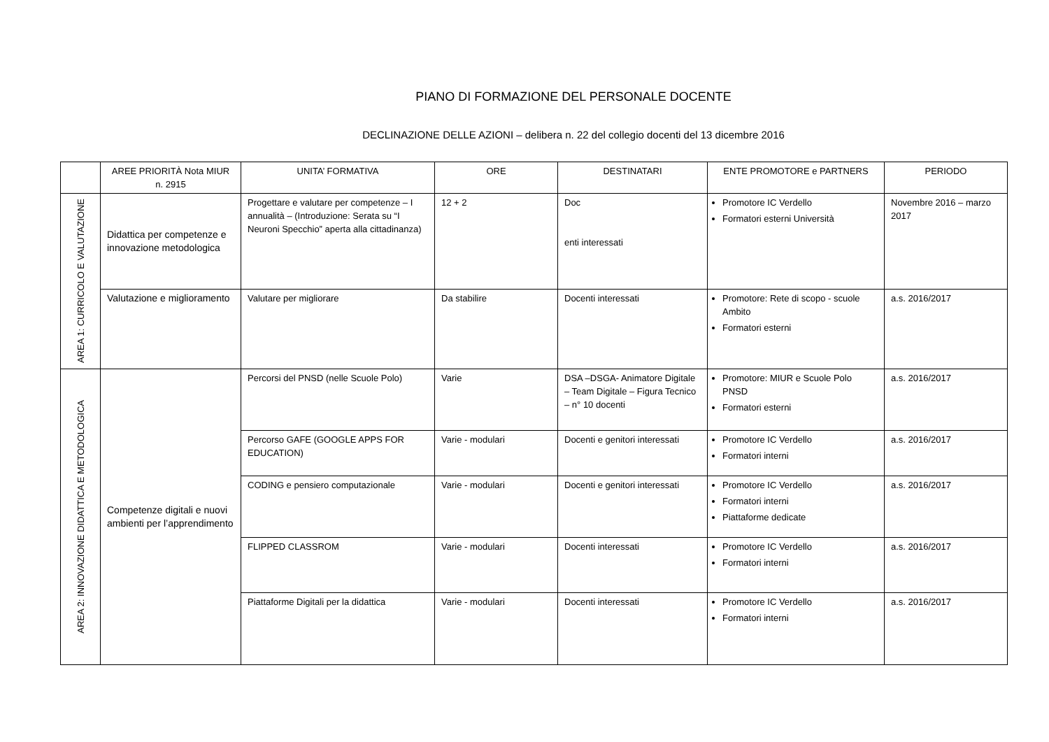PIANO DI FORMAZIONE DEL PERSONALE DOCENTE
DECLINAZIONE DELLE AZIONI – delibera n. 22 del collegio docenti del 13 dicembre 2016
| | AREE PRIORITÀ Nota MIUR n. 2915 | UNITA’ FORMATIVA | ORE | DESTINATARI | ENTE PROMOTORE e PARTNERS | PERIODO |
| --- | --- | --- | --- | --- | --- | --- |
| AREA 1: CURRICOLO E VALUTAZIONE | Didattica per competenze e innovazione metodologica | Progettare e valutare per competenze – I annualità – (Introduzione: Serata su “I Neuroni Specchio” aperta alla cittadinanza) | 12 + 2 | Doc enti interessati | Promotore IC Verdello Formatori esterni Università | Novembre 2016 – marzo 2017 |
| | Valutazione e miglioramento | Valutare per migliorare | Da stabilire | Docenti interessati | Promotore: Rete di scopo - scuole Ambito Formatori esterni | a.s. 2016/2017 |
| AREA 2: INNOVAZIONE DIDATTICA E METODOLOGICA | Competenze digitali e nuovi ambienti per l’apprendimento | Percorsi del PNSD (nelle Scuole Polo) | Varie | DSA –DSGA- Animatore Digitale – Team Digitale – Figura Tecnico – n° 10 docenti | Promotore: MIUR e Scuole Polo PNSD Formatori esterni | a.s. 2016/2017 |
| | | Percorso GAFE (GOOGLE APPS FOR EDUCATION) | Varie - modulari | Docenti e genitori interessati | Promotore IC Verdello Formatori interni | a.s. 2016/2017 |
| | | CODING e pensiero computazionale | Varie - modulari | Docenti e genitori interessati | Promotore IC Verdello Formatori interni Piattaforme dedicate | a.s. 2016/2017 |
| | | FLIPPED CLASSROM | Varie - modulari | Docenti interessati | Promotore IC Verdello Formatori interni | a.s. 2016/2017 |
| | | Piattaforme Digitali per la didattica | Varie - modulari | Docenti interessati | Promotore IC Verdello Formatori interni | a.s. 2016/2017 |